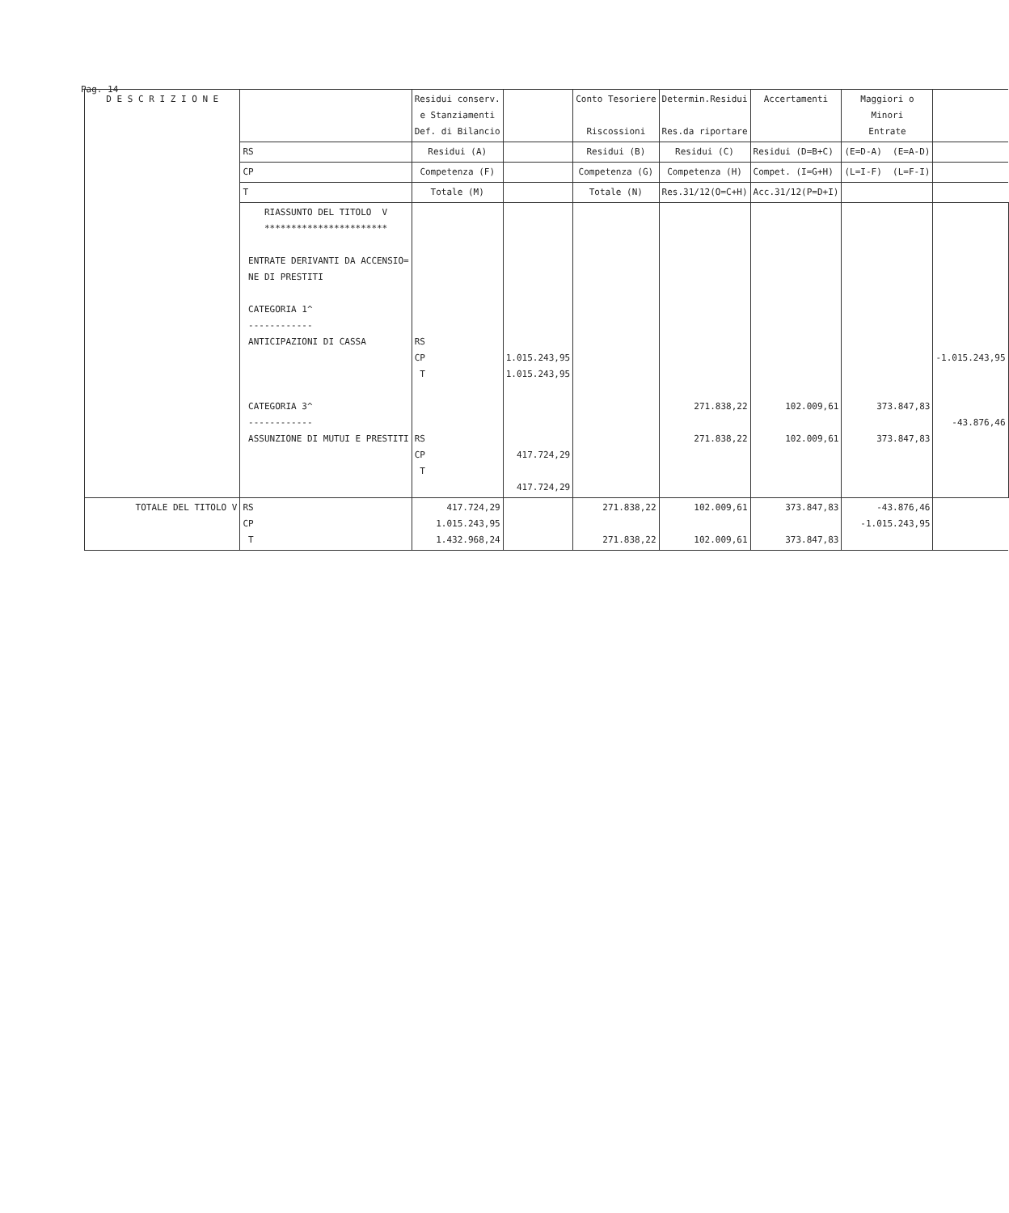Pag. 14
| D E S C R I Z I O N E | | Residui conserv. e Stanziamenti Def. di Bilancio | | Conto Tesoriere Riscossioni | Determin.Residui Res.da riportare | Accertamenti | Maggiori o Minori Entrate | |
| --- | --- | --- | --- | --- | --- | --- | --- | --- |
| | RS | Residui (A) | | Residui (B) | Residui (C) | Residui (D=B+C) | (E=D-A) (E=A-D) | |
| | CP | Competenza (F) | | Competenza (G) | Competenza (H) | Compet. (I=G+H) | (L=I-F) (L=F-I) | |
| | T | Totale (M) | | Totale (N) | Res.31/12(O=C+H) | Acc.31/12(P=D+I) | | |
| | RIASSUNTO DEL TITOLO V *********************** ENTRATE DERIVANTI DA ACCENSIO= NE DI PRESTITI CATEGORIA 1^ ------------ ANTICIPAZIONI DI CASSA CATEGORIA 3^ ------------ ASSUNZIONE DI MUTUI E PRESTITI | RS CP T RS CP T | 1.015.243,95 1.015.243,95 417.724,29 417.724,29 | | 271.838,22 271.838,22 | 102.009,61 102.009,61 | 373.847,83 373.847,83 | -1.015.243,95 -43.876,46 |
| TOTALE DEL TITOLO V | RS CP T | 417.724,29 1.015.243,95 1.432.968,24 | | 271.838,22 271.838,22 | 102.009,61 102.009,61 | 373.847,83 373.847,83 | -43.876,46 -1.015.243,95 | |